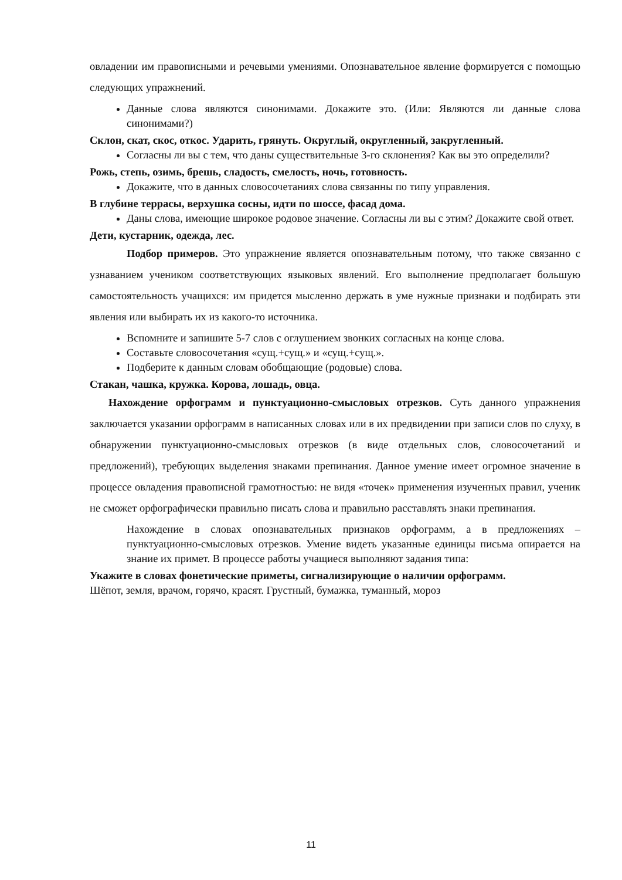овладении им правописными и речевыми умениями. Опознавательное явление формируется с помощью следующих упражнений.
Данные слова являются синонимами. Докажите это. (Или: Являются ли данные слова синонимами?)
Склон, скат, скос, откос. Ударить, грянуть. Округлый, округленный, закругленный.
Согласны ли вы с тем, что даны существительные 3-го склонения? Как вы это определили?
Рожь, степь, озимь, брешь, сладость, смелость, ночь, готовность.
Докажите, что в данных словосочетаниях слова связанны по типу управления.
В глубине террасы, верхушка сосны, идти по шоссе, фасад дома.
Даны слова, имеющие широкое родовое значение. Согласны ли вы с этим? Докажите свой ответ.
Дети, кустарник, одежда, лес.
Подбор примеров. Это упражнение является опознавательным потому, что также связанно с узнаванием учеником соответствующих языковых явлений. Его выполнение предполагает большую самостоятельность учащихся: им придется мысленно держать в уме нужные признаки и подбирать эти явления или выбирать их из какого-то источника.
Вспомните и запишите 5-7 слов с оглушением звонких согласных на конце слова.
Составьте словосочетания «сущ.+сущ.» и «сущ.+сущ.».
Подберите к данным словам обобщающие (родовые) слова.
Стакан, чашка, кружка. Корова, лошадь, овца.
Нахождение орфограмм и пунктуационно-смысловых отрезков. Суть данного упражнения заключается указании орфограмм в написанных словах или в их предвидении при записи слов по слуху, в обнаружении пунктуационно-смысловых отрезков (в виде отдельных слов, словосочетаний и предложений), требующих выделения знаками препинания. Данное умение имеет огромное значение в процессе овладения правописной грамотностью: не видя «точек» применения изученных правил, ученик не сможет орфографически правильно писать слова и правильно расставлять знаки препинания.
Нахождение в словах опознавательных признаков орфограмм, а в предложениях – пунктуационно-смысловых отрезков. Умение видеть указанные единицы письма опирается на знание их примет. В процессе работы учащиеся выполняют задания типа:
Укажите в словах фонетические приметы, сигнализирующие о наличии орфограмм.
Шёпот, земля, врачом, горячо, красят. Грустный, бумажка, туманный, мороз
11